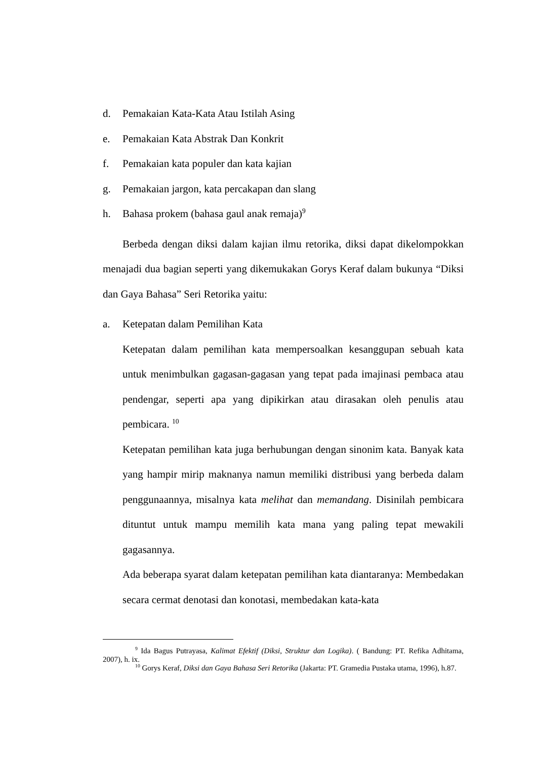d. Pemakaian Kata-Kata Atau Istilah Asing
e. Pemakaian Kata Abstrak Dan Konkrit
f. Pemakaian kata populer dan kata kajian
g. Pemakaian jargon, kata percakapan dan slang
h. Bahasa prokem (bahasa gaul anak remaja)<sup>9</sup>
Berbeda dengan diksi dalam kajian ilmu retorika, diksi dapat dikelompokkan menajadi dua bagian seperti yang dikemukakan Gorys Keraf dalam bukunya “Diksi dan Gaya Bahasa” Seri Retorika yaitu:
a. Ketepatan dalam Pemilihan Kata
Ketepatan dalam pemilihan kata mempersoalkan kesanggupan sebuah kata untuk menimbulkan gagasan-gagasan yang tepat pada imajinasi pembaca atau pendengar, seperti apa yang dipikirkan atau dirasakan oleh penulis atau pembicara. <sup>10</sup>
Ketepatan pemilihan kata juga berhubungan dengan sinonim kata. Banyak kata yang hampir mirip maknanya namun memiliki distribusi yang berbeda dalam penggunaannya, misalnya kata melihat dan memandang. Disinilah pembicara dituntut untuk mampu memilih kata mana yang paling tepat mewakili gagasannya.
Ada beberapa syarat dalam ketepatan pemilihan kata diantaranya: Membedakan secara cermat denotasi dan konotasi, membedakan kata-kata
<sup>9</sup> Ida Bagus Putrayasa, Kalimat Efektif (Diksi, Struktur dan Logika). ( Bandung: PT. Refika Adhitama, 2007), h. ix.
<sup>10</sup> Gorys Keraf, Diksi dan Gaya Bahasa Seri Retorika (Jakarta: PT. Gramedia Pustaka utama, 1996), h.87.